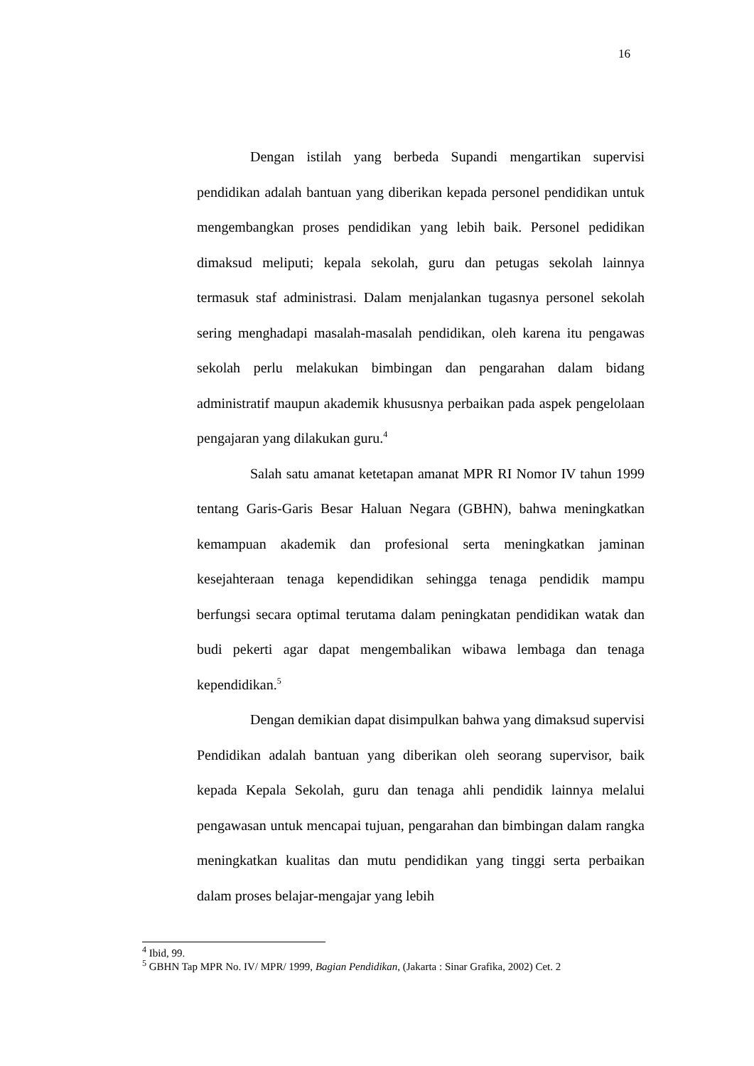16
Dengan istilah yang berbeda Supandi mengartikan supervisi pendidikan adalah bantuan yang diberikan kepada personel pendidikan untuk mengembangkan proses pendidikan yang lebih baik. Personel pedidikan dimaksud meliputi; kepala sekolah, guru dan petugas sekolah lainnya termasuk staf administrasi. Dalam menjalankan tugasnya personel sekolah sering menghadapi masalah-masalah pendidikan, oleh karena itu pengawas sekolah perlu melakukan bimbingan dan pengarahan dalam bidang administratif maupun akademik khususnya perbaikan pada aspek pengelolaan pengajaran yang dilakukan guru.<sup>4</sup>
Salah satu amanat ketetapan amanat MPR RI Nomor IV tahun 1999 tentang Garis-Garis Besar Haluan Negara (GBHN), bahwa meningkatkan kemampuan akademik dan profesional serta meningkatkan jaminan kesejahteraan tenaga kependidikan sehingga tenaga pendidik mampu berfungsi secara optimal terutama dalam peningkatan pendidikan watak dan budi pekerti agar dapat mengembalikan wibawa lembaga dan tenaga kependidikan.<sup>5</sup>
Dengan demikian dapat disimpulkan bahwa yang dimaksud supervisi Pendidikan adalah bantuan yang diberikan oleh seorang supervisor, baik kepada Kepala Sekolah, guru dan tenaga ahli pendidik lainnya melalui pengawasan untuk mencapai tujuan, pengarahan dan bimbingan dalam rangka meningkatkan kualitas dan mutu pendidikan yang tinggi serta perbaikan dalam proses belajar-mengajar yang lebih
<sup>4</sup> Ibid, 99.
<sup>5</sup> GBHN Tap MPR No. IV/ MPR/ 1999, Bagian Pendidikan, (Jakarta : Sinar Grafika, 2002) Cet. 2